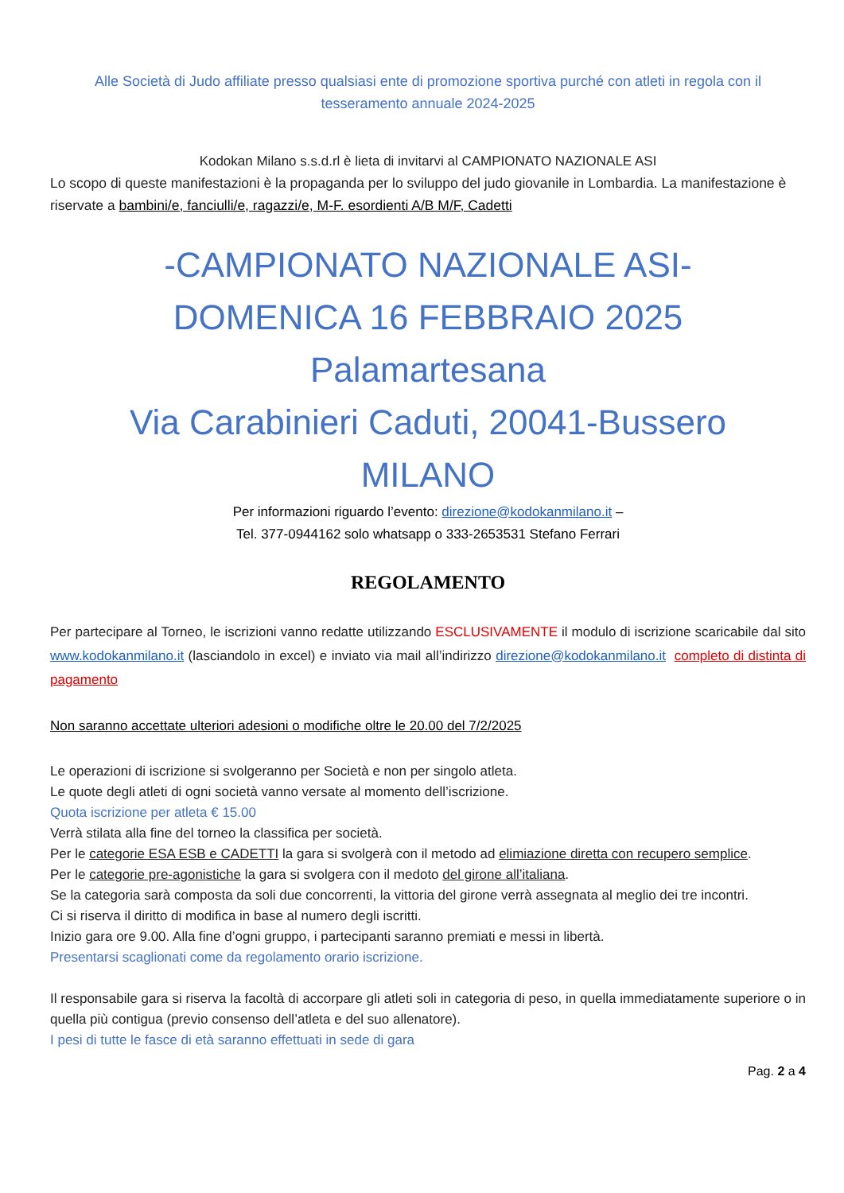Alle Società di Judo affiliate presso qualsiasi ente di promozione sportiva purché con atleti in regola con il tesseramento annuale 2024-2025
Kodokan Milano s.s.d.rl è lieta di invitarvi al CAMPIONATO NAZIONALE ASI
Lo scopo di queste manifestazioni è la propaganda per lo sviluppo del judo giovanile in Lombardia. La manifestazione è riservate a bambini/e, fanciulli/e, ragazzi/e, M-F. esordienti A/B M/F, Cadetti
-CAMPIONATO NAZIONALE ASI-
DOMENICA 16 FEBBRAIO 2025
Palamartesana
Via Carabinieri Caduti, 20041-Bussero
MILANO
Per informazioni riguardo l’evento: direzione@kodokanmilano.it –
Tel. 377-0944162 solo whatsapp o 333-2653531 Stefano Ferrari
REGOLAMENTO
Per partecipare al Torneo, le iscrizioni vanno redatte utilizzando ESCLUSIVAMENTE il modulo di iscrizione scaricabile dal sito www.kodokanmilano.it (lasciandolo in excel) e inviato via mail all’indirizzo direzione@kodokanmilano.it completo di distinta di pagamento
Non saranno accettate ulteriori adesioni o modifiche oltre le 20.00 del 7/2/2025
Le operazioni di iscrizione si svolgeranno per Società e non per singolo atleta.
Le quote degli atleti di ogni società vanno versate al momento dell’iscrizione.
Quota iscrizione per atleta € 15.00
Verrà stilata alla fine del torneo la classifica per società.
Per le categorie ESA ESB e CADETTI la gara si svolgerà con il metodo ad elimiazione diretta con recupero semplice.
Per le categorie pre-agonistiche la gara si svolgera con il medoto del girone all’italiana.
Se la categoria sarà composta da soli due concorrenti, la vittoria del girone verrà assegnata al meglio dei tre incontri.
Ci si riserva il diritto di modifica in base al numero degli iscritti.
Inizio gara ore 9.00. Alla fine d’ogni gruppo, i partecipanti saranno premiati e messi in libertà.
Presentarsi scaglionati come da regolamento orario iscrizione.
Il responsabile gara si riserva la facoltà di accorpare gli atleti soli in categoria di peso, in quella immediatamente superiore o in quella più contigua (previo consenso dell’atleta e del suo allenatore).
I pesi di tutte le fasce di età saranno effettuati in sede di gara
Pag. 2 a 4